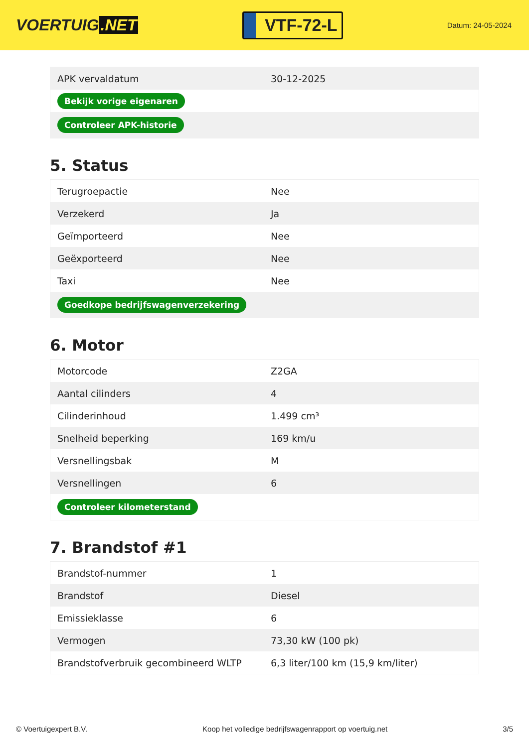VOERTUIG.NET
VTF-72-L
Datum: 24-05-2024
| APK vervaldatum | 30-12-2025 |
| Bekijk vorige eigenaren | |
| Controleer APK-historie | |
5. Status
| Terugroepactie | Nee |
| Verzekerd | Ja |
| Geïmporteerd | Nee |
| Geëxporteerd | Nee |
| Taxi | Nee |
| Goedkope bedrijfswagenverzekering | |
6. Motor
| Motorcode | Z2GA |
| Aantal cilinders | 4 |
| Cilinderinhoud | 1.499 cm³ |
| Snelheid beperking | 169 km/u |
| Versnellingsbak | M |
| Versnellingen | 6 |
| Controleer kilometerstand | |
7. Brandstof #1
| Brandstof-nummer | 1 |
| Brandstof | Diesel |
| Emissieklasse | 6 |
| Vermogen | 73,30 kW (100 pk) |
| Brandstofverbruik gecombineerd WLTP | 6,3 liter/100 km (15,9 km/liter) |
© Voertuigexpert B.V. Koop het volledige bedrijfswagenrapport op voertuig.net 3/5